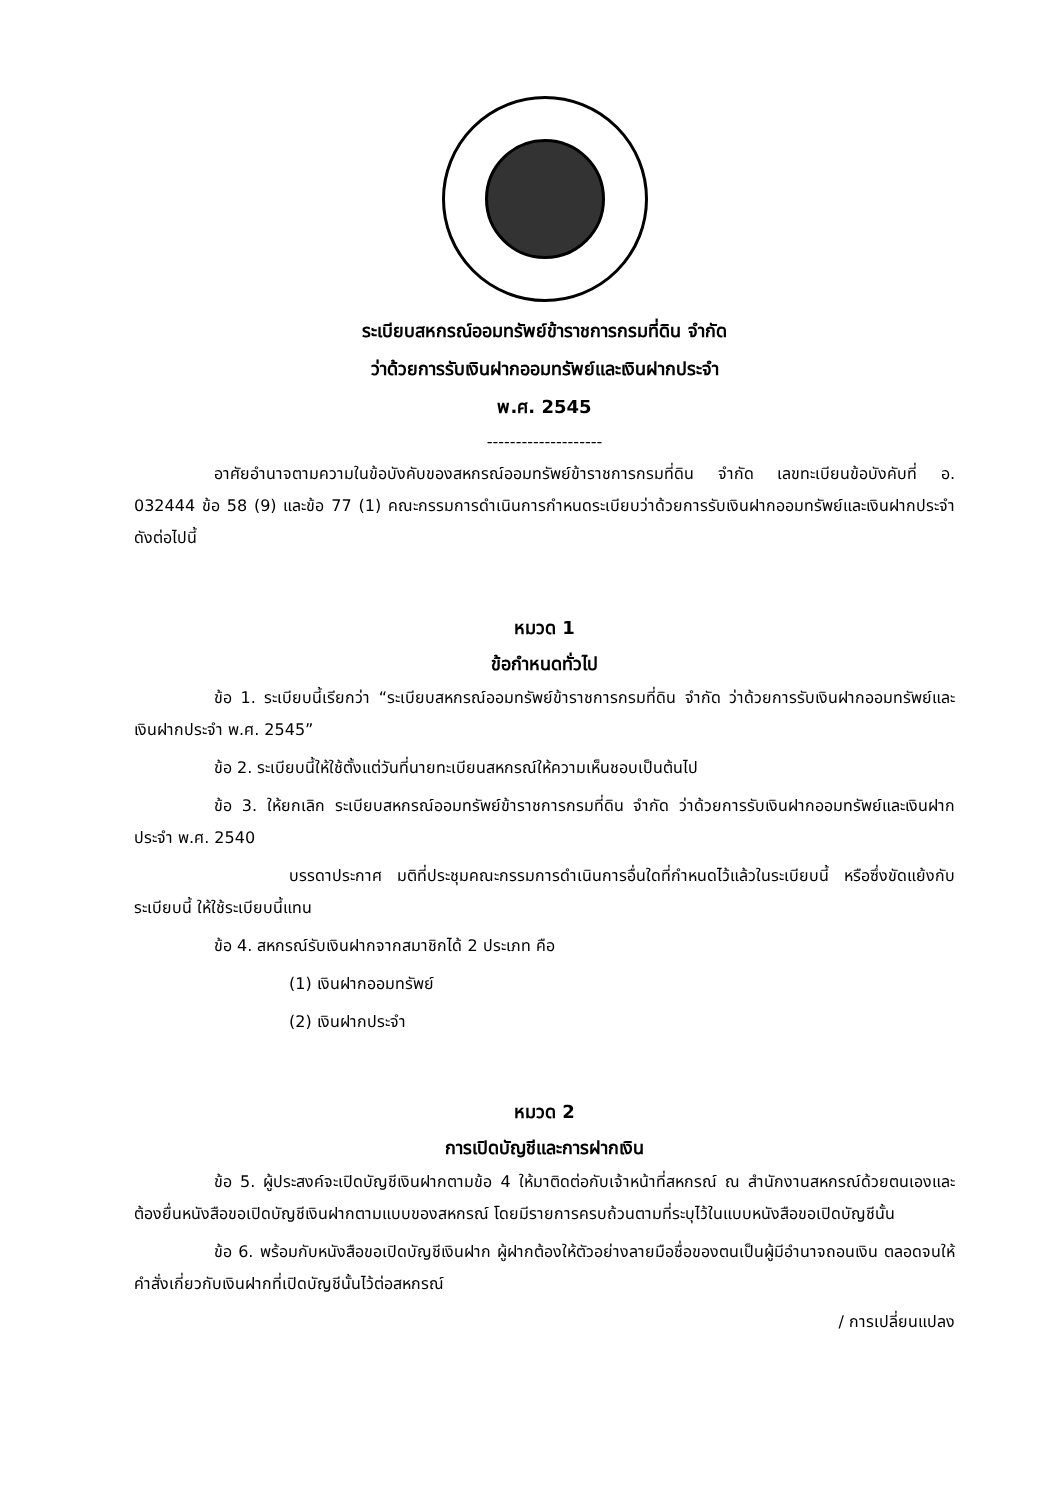ระเบียบสหกรณ์ออมทรัพย์ข้าราชการกรมที่ดิน จำกัด
ว่าด้วยการรับเงินฝากออมทรัพย์และเงินฝากประจำ
พ.ศ. 2545
--------------------
อาศัยอำนาจตามความในข้อบังคับของสหกรณ์ออมทรัพย์ข้าราชการกรมที่ดิน จำกัด เลขทะเบียนข้อบังคับที่ อ. 032444 ข้อ 58 (9) และข้อ 77 (1) คณะกรรมการดำเนินการกำหนดระเบียบว่าด้วยการรับเงินฝากออมทรัพย์และเงินฝากประจำดังต่อไปนี้
หมวด 1
ข้อกำหนดทั่วไป
ข้อ 1. ระเบียบนี้เรียกว่า “ระเบียบสหกรณ์ออมทรัพย์ข้าราชการกรมที่ดิน จำกัด ว่าด้วยการรับเงินฝากออมทรัพย์และเงินฝากประจำ พ.ศ. 2545”
ข้อ 2. ระเบียบนี้ให้ใช้ตั้งแต่วันที่นายทะเบียนสหกรณ์ให้ความเห็นชอบเป็นต้นไป
ข้อ 3. ให้ยกเลิก ระเบียบสหกรณ์ออมทรัพย์ข้าราชการกรมที่ดิน จำกัด ว่าด้วยการรับเงินฝากออมทรัพย์และเงินฝากประจำ พ.ศ. 2540
บรรดาประกาศ มติที่ประชุมคณะกรรมการดำเนินการอื่นใดที่กำหนดไว้แล้วในระเบียบนี้ หรือซึ่งขัดแย้งกับระเบียบนี้ ให้ใช้ระเบียบนี้แทน
ข้อ 4. สหกรณ์รับเงินฝากจากสมาชิกได้ 2 ประเภท คือ
(1) เงินฝากออมทรัพย์
(2) เงินฝากประจำ
หมวด 2
การเปิดบัญชีและการฝากเงิน
ข้อ 5. ผู้ประสงค์จะเปิดบัญชีเงินฝากตามข้อ 4 ให้มาติดต่อกับเจ้าหน้าที่สหกรณ์ ณ สำนักงานสหกรณ์ด้วยตนเองและต้องยื่นหนังสือขอเปิดบัญชีเงินฝากตามแบบของสหกรณ์ โดยมีรายการครบถ้วนตามที่ระบุไว้ในแบบหนังสือขอเปิดบัญชีนั้น
ข้อ 6. พร้อมกับหนังสือขอเปิดบัญชีเงินฝาก ผู้ฝากต้องให้ตัวอย่างลายมือชื่อของตนเป็นผู้มีอำนาจถอนเงิน ตลอดจนให้คำสั่งเกี่ยวกับเงินฝากที่เปิดบัญชีนั้นไว้ต่อสหกรณ์
/ การเปลี่ยนแปลง